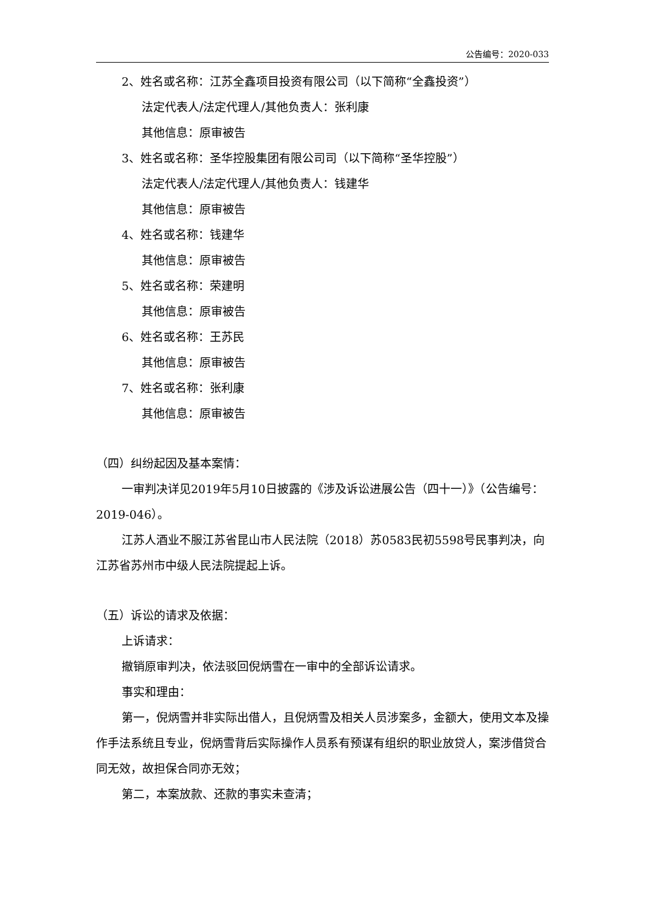公告编号：2020-033
2、姓名或名称：江苏全鑫项目投资有限公司（以下简称“全鑫投资”）
法定代表人/法定代理人/其他负责人：张利康
其他信息：原审被告
3、姓名或名称：圣华控股集团有限公司司（以下简称“圣华控股”）
法定代表人/法定代理人/其他负责人：钱建华
其他信息：原审被告
4、姓名或名称：钱建华
其他信息：原审被告
5、姓名或名称：荣建明
其他信息：原审被告
6、姓名或名称：王苏民
其他信息：原审被告
7、姓名或名称：张利康
其他信息：原审被告
（四）纠纷起因及基本案情：
一审判决详见2019年5月10日披露的《涉及诉讼进展公告（四十一）》（公告编号：2019-046）。
江苏人酒业不服江苏省昆山市人民法院（2018）苏0583民初5598号民事判决，向江苏省苏州市中级人民法院提起上诉。
（五）诉讼的请求及依据：
上诉请求：
撤销原审判决，依法驳回倪炳雪在一审中的全部诉讼请求。
事实和理由：
第一，倪炳雪并非实际出借人，且倪炳雪及相关人员涉案多，金额大，使用文本及操作手法系统且专业，倪炳雪背后实际操作人员系有预谋有组织的职业放贷人，案涉借贷合同无效，故担保合同亦无效；
第二，本案放款、还款的事实未查清；